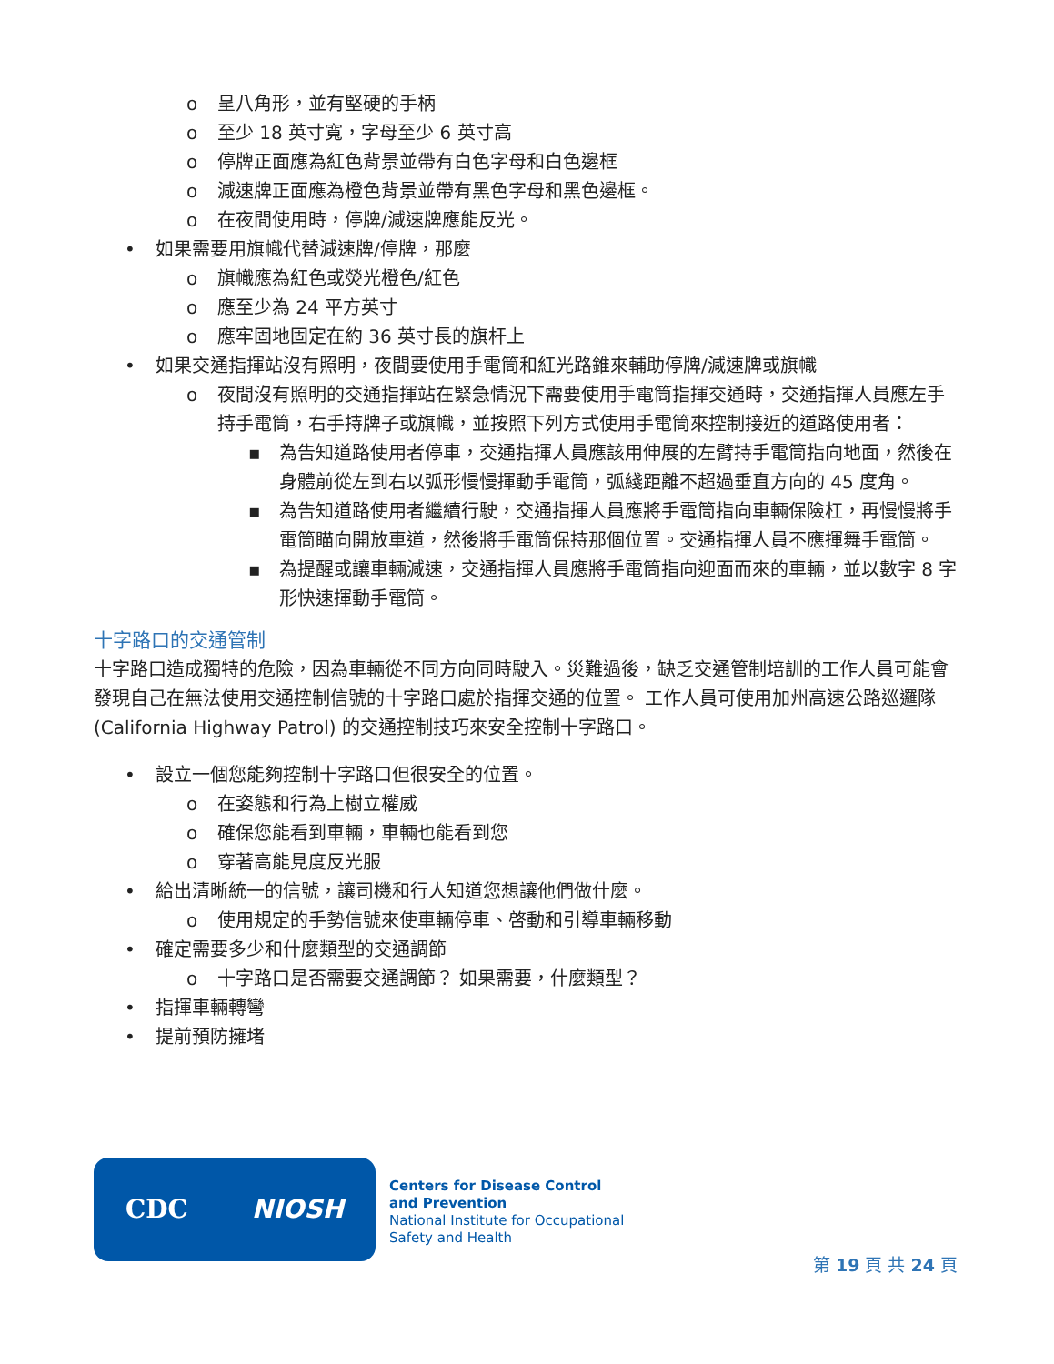o 呈八角形，並有堅硬的手柄
o 至少 18 英寸寬，字母至少 6 英寸高
o 停牌正面應為紅色背景並帶有白色字母和白色邊框
o 減速牌正面應為橙色背景並帶有黑色字母和黑色邊框。
o 在夜間使用時，停牌/減速牌應能反光。
• 如果需要用旗幟代替減速牌/停牌，那麼
o 旗幟應為紅色或熒光橙色/紅色
o 應至少為 24 平方英寸
o 應牢固地固定在約 36 英寸長的旗杆上
• 如果交通指揮站沒有照明，夜間要使用手電筒和紅光路錐來輔助停牌/減速牌或旗幟
o 夜間沒有照明的交通指揮站在緊急情況下需要使用手電筒指揮交通時，交通指揮人員應左手持手電筒，右手持牌子或旗幟，並按照下列方式使用手電筒來控制接近的道路使用者：
▪ 為告知道路使用者停車，交通指揮人員應該用伸展的左臂持手電筒指向地面，然後在身體前從左到右以弧形慢慢揮動手電筒，弧綫距離不超過垂直方向的 45 度角。
▪ 為告知道路使用者繼續行駛，交通指揮人員應將手電筒指向車輛保險杠，再慢慢將手電筒瞄向開放車道，然後將手電筒保持那個位置。交通指揮人員不應揮舞手電筒。
▪ 為提醒或讓車輛減速，交通指揮人員應將手電筒指向迎面而來的車輛，並以數字 8 字形快速揮動手電筒。
十字路口的交通管制
十字路口造成獨特的危險，因為車輛從不同方向同時駛入。災難過後，缺乏交通管制培訓的工作人員可能會發現自己在無法使用交通控制信號的十字路口處於指揮交通的位置。 工作人員可使用加州高速公路巡邏隊 (California Highway Patrol) 的交通控制技巧來安全控制十字路口。
• 設立一個您能夠控制十字路口但很安全的位置。
o 在姿態和行為上樹立權威
o 確保您能看到車輛，車輛也能看到您
o 穿著高能見度反光服
• 給出清晰統一的信號，讓司機和行人知道您想讓他們做什麼。
o 使用規定的手勢信號來使車輛停車、啓動和引導車輛移動
• 確定需要多少和什麼類型的交通調節
o 十字路口是否需要交通調節？ 如果需要，什麼類型？
• 指揮車輛轉彎
• 提前預防擁堵
CDC NIOSH
Centers for Disease Control
and Prevention
National Institute for Occupational
Safety and Health
第 19 頁 共 24 頁